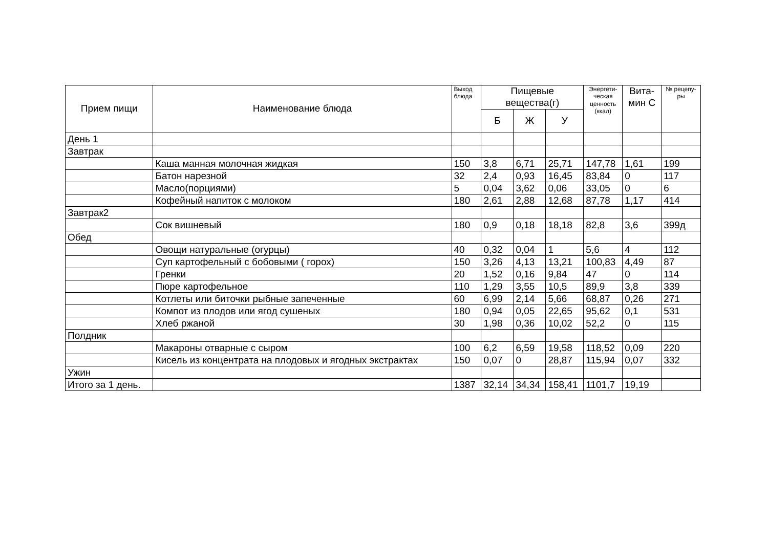| Прием пищи | Наименование блюда | Выход блюда | Пищевые вещества(г) | | | Энергети-ческая ценность (ккал) | Вита-мин С | № рецепу-ры |
| --- | --- | --- | --- | --- | --- | --- | --- | --- |
| | | | Б | Ж | У | | | |
| День 1 | | | | | | | | |
| Завтрак | | | | | | | | |
| | Каша манная молочная жидкая | 150 | 3,8 | 6,71 | 25,71 | 147,78 | 1,61 | 199 |
| | Батон нарезной | 32 | 2,4 | 0,93 | 16,45 | 83,84 | 0 | 117 |
| | Масло(порциями) | 5 | 0,04 | 3,62 | 0,06 | 33,05 | 0 | 6 |
| | Кофейный напиток с молоком | 180 | 2,61 | 2,88 | 12,68 | 87,78 | 1,17 | 414 |
| Завтрак2 | | | | | | | | |
| | Сок вишневый | 180 | 0,9 | 0,18 | 18,18 | 82,8 | 3,6 | 399д |
| Обед | | | | | | | | |
| | Овощи натуральные (огурцы) | 40 | 0,32 | 0,04 | 1 | 5,6 | 4 | 112 |
| | Суп картофельный с бобовыми ( горох) | 150 | 3,26 | 4,13 | 13,21 | 100,83 | 4,49 | 87 |
| | Гренки | 20 | 1,52 | 0,16 | 9,84 | 47 | 0 | 114 |
| | Пюре картофельное | 110 | 1,29 | 3,55 | 10,5 | 89,9 | 3,8 | 339 |
| | Котлеты или биточки рыбные запеченные | 60 | 6,99 | 2,14 | 5,66 | 68,87 | 0,26 | 271 |
| | Компот из плодов или ягод сушеных | 180 | 0,94 | 0,05 | 22,65 | 95,62 | 0,1 | 531 |
| | Хлеб ржаной | 30 | 1,98 | 0,36 | 10,02 | 52,2 | 0 | 115 |
| Полдник | | | | | | | | |
| | Макароны отварные с сыром | 100 | 6,2 | 6,59 | 19,58 | 118,52 | 0,09 | 220 |
| | Кисель из концентрата на плодовых и ягодных экстрактах | 150 | 0,07 | 0 | 28,87 | 115,94 | 0,07 | 332 |
| Ужин | | | | | | | | |
| Итого за 1 день. | | 1387 | 32,14 | 34,34 | 158,41 | 1101,7 | 19,19 | |